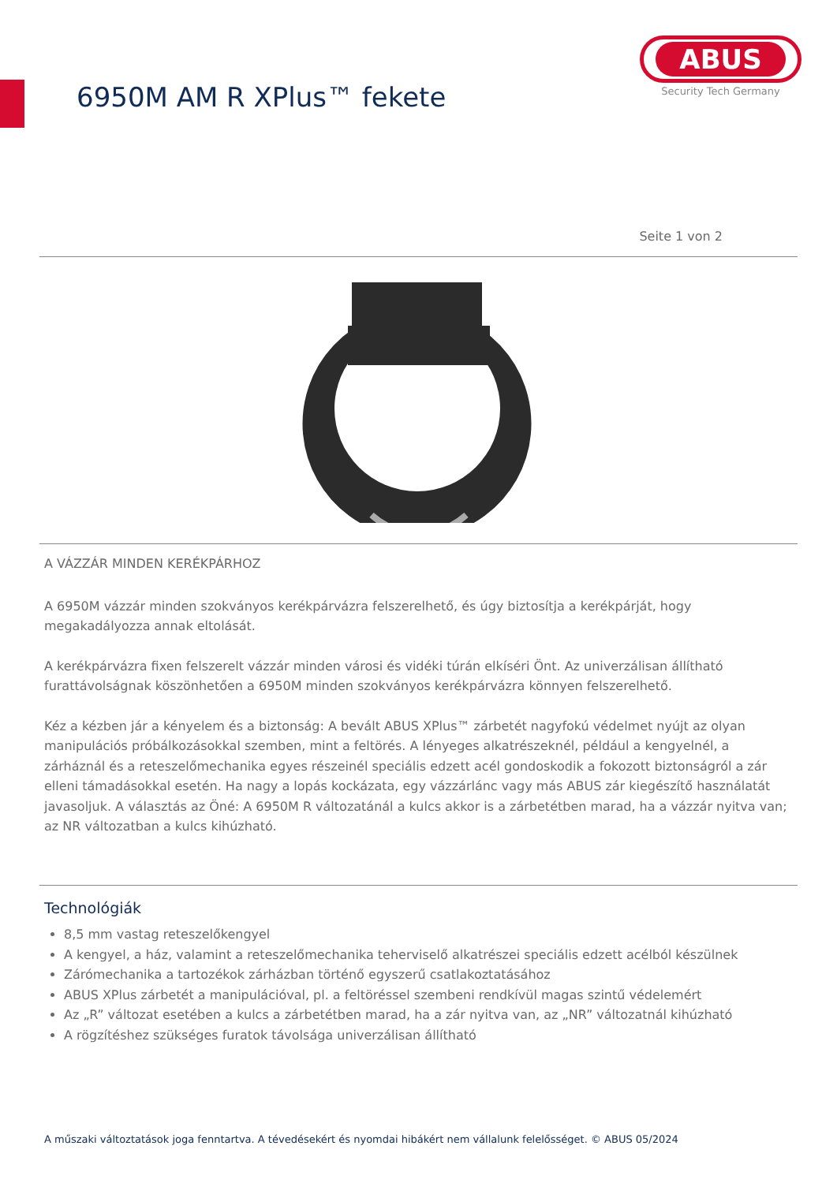6950M AM R XPlus™ fekete
ABUS
Security Tech Germany
Seite 1 von 2
A VÁZZÁR MINDEN KERÉKPÁRHOZ
A 6950M vázzár minden szokványos kerékpárvázra felszerelhető, és úgy biztosítja a kerékpárját, hogy megakadályozza annak eltolását.
A kerékpárvázra fixen felszerelt vázzár minden városi és vidéki túrán elkíséri Önt. Az univerzálisan állítható furattávolságnak köszönhetően a 6950M minden szokványos kerékpárvázra könnyen felszerelhető.
Kéz a kézben jár a kényelem és a biztonság: A bevált ABUS XPlus™ zárbetét nagyfokú védelmet nyújt az olyan manipulációs próbálkozásokkal szemben, mint a feltörés. A lényeges alkatrészeknél, például a kengyelnél, a zárháznál és a reteszelőmechanika egyes részeinél speciális edzett acél gondoskodik a fokozott biztonságról a zár elleni támadásokkal esetén. Ha nagy a lopás kockázata, egy vázzárlánc vagy más ABUS zár kiegészítő használatát javasoljuk. A választás az Öné: A 6950M R változatánál a kulcs akkor is a zárbetétben marad, ha a vázzár nyitva van; az NR változatban a kulcs kihúzható.
Technológiák
8,5 mm vastag reteszelőkengyel
A kengyel, a ház, valamint a reteszelőmechanika teherviselő alkatrészei speciális edzett acélból készülnek
Zárómechanika a tartozékok zárházban történő egyszerű csatlakoztatásához
ABUS XPlus zárbetét a manipulációval, pl. a feltöréssel szembeni rendkívül magas szintű védelemért
Az „R” változat esetében a kulcs a zárbetétben marad, ha a zár nyitva van, az „NR” változatnál kihúzható
A rögzítéshez szükséges furatok távolsága univerzálisan állítható
A műszaki változtatások joga fenntartva. A tévedésekért és nyomdai hibákért nem vállalunk felelősséget. © ABUS 05/2024